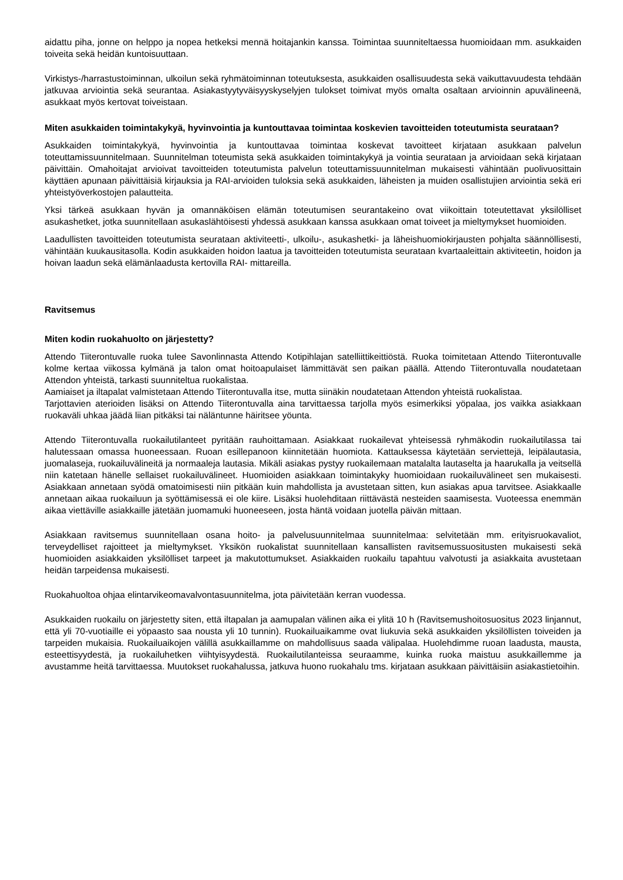aidattu piha, jonne on helppo ja nopea hetkeksi mennä hoitajankin kanssa. Toimintaa suunniteltaessa huomioidaan mm. asukkaiden toiveita sekä heidän kuntoisuuttaan.
Virkistys-/harrastustoiminnan, ulkoilun sekä ryhmätoiminnan toteutuksesta, asukkaiden osallisuudesta sekä vaikuttavuudesta tehdään jatkuvaa arviointia sekä seurantaa. Asiakastyytyväisyyskyselyjen tulokset toimivat myös omalta osaltaan arvioinnin apuvälineenä, asukkaat myös kertovat toiveistaan.
Miten asukkaiden toimintakykyä, hyvinvointia ja kuntouttavaa toimintaa koskevien tavoitteiden toteutumista seurataan?
Asukkaiden toimintakykyä, hyvinvointia ja kuntouttavaa toimintaa koskevat tavoitteet kirjataan asukkaan palvelun toteuttamissuunnitelmaan. Suunnitelman toteumista sekä asukkaiden toimintakykyä ja vointia seurataan ja arvioidaan sekä kirjataan päivittäin. Omahoitajat arvioivat tavoitteiden toteutumista palvelun toteuttamissuunnitelman mukaisesti vähintään puolivuosittain käyttäen apunaan päivittäisiä kirjauksia ja RAI-arvioiden tuloksia sekä asukkaiden, läheisten ja muiden osallistujien arviointia sekä eri yhteistyöverkostojen palautteita.
Yksi tärkeä asukkaan hyvän ja omannäköisen elämän toteutumisen seurantakeino ovat viikoittain toteutettavat yksilölliset asukashetket, jotka suunnitellaan asukaslähtöisesti yhdessä asukkaan kanssa asukkaan omat toiveet ja mieltymykset huomioiden.
Laadullisten tavoitteiden toteutumista seurataan aktiviteetti-, ulkoilu-, asukashetki- ja läheishuomiokirjausten pohjalta säännöllisesti, vähintään kuukausitasolla. Kodin asukkaiden hoidon laatua ja tavoitteiden toteutumista seurataan kvartaaleittain aktiviteetin, hoidon ja hoivan laadun sekä elämänlaadusta kertovilla RAI- mittareilla.
Ravitsemus
Miten kodin ruokahuolto on järjestetty?
Attendo Tiiterontuvalle ruoka tulee Savonlinnasta Attendo Kotipihlajan satelliittikeittiöstä. Ruoka toimitetaan Attendo Tiiterontuvalle kolme kertaa viikossa kylmänä ja talon omat hoitoapulaiset lämmittävät sen paikan päällä. Attendo Tiiterontuvalla noudatetaan Attendon yhteistä, tarkasti suunniteltua ruokalistaa.
Aamiaiset ja iltapalat valmistetaan Attendo Tiiterontuvalla itse, mutta siinäkin noudatetaan Attendon yhteistä ruokalistaa.
Tarjottavien aterioiden lisäksi on Attendo Tiiterontuvalla aina tarvittaessa tarjolla myös esimerkiksi yöpalaa, jos vaikka asiakkaan ruokaväli uhkaa jäädä liian pitkäksi tai näläntunne häiritsee yöunta.
Attendo Tiiterontuvalla ruokailutilanteet pyritään rauhoittamaan. Asiakkaat ruokailevat yhteisessä ryhmäkodin ruokailutilassa tai halutessaan omassa huoneessaan. Ruoan esillepanoon kiinnitetään huomiota. Kattauksessa käytetään serviettejä, leipälautasia, juomalaseja, ruokailuvälineitä ja normaaleja lautasia. Mikäli asiakas pystyy ruokailemaan matalalta lautaselta ja haarukalla ja veitsellä niin katetaan hänelle sellaiset ruokailuvälineet. Huomioiden asiakkaan toimintakyky huomioidaan ruokailuvälineet sen mukaisesti. Asiakkaan annetaan syödä omatoimisesti niin pitkään kuin mahdollista ja avustetaan sitten, kun asiakas apua tarvitsee. Asiakkaalle annetaan aikaa ruokailuun ja syöttämisessä ei ole kiire. Lisäksi huolehditaan riittävästä nesteiden saamisesta. Vuoteessa enemmän aikaa viettäville asiakkaille jätetään juomamuki huoneeseen, josta häntä voidaan juotella päivän mittaan.
Asiakkaan ravitsemus suunnitellaan osana hoito- ja palvelusuunnitelmaa suunnitelmaa: selvitetään mm. erityisruokavaliot, terveydelliset rajoitteet ja mieltymykset. Yksikön ruokalistat suunnitellaan kansallisten ravitsemussuositusten mukaisesti sekä huomioiden asiakkaiden yksilölliset tarpeet ja makutottumukset. Asiakkaiden ruokailu tapahtuu valvotusti ja asiakkaita avustetaan heidän tarpeidensa mukaisesti.
Ruokahuoltoa ohjaa elintarvikeomavalvontasuunnitelma, jota päivitetään kerran vuodessa.
Asukkaiden ruokailu on järjestetty siten, että iltapalan ja aamupalan välinen aika ei ylitä 10 h (Ravitsemushoitosuositus 2023 linjannut, että yli 70-vuotiaille ei yöpaasto saa nousta yli 10 tunnin). Ruokailuaikamme ovat liukuvia sekä asukkaiden yksilöllisten toiveiden ja tarpeiden mukaisia. Ruokailuaikojen välillä asukkaillamme on mahdollisuus saada välipalaa. Huolehdimme ruoan laadusta, mausta, esteettisyydestä, ja ruokailuhetken viihtyisyydestä. Ruokailutilanteissa seuraamme, kuinka ruoka maistuu asukkaillemme ja avustamme heitä tarvittaessa. Muutokset ruokahalussa, jatkuva huono ruokahalu tms. kirjataan asukkaan päivittäisiin asiakastietoihin.